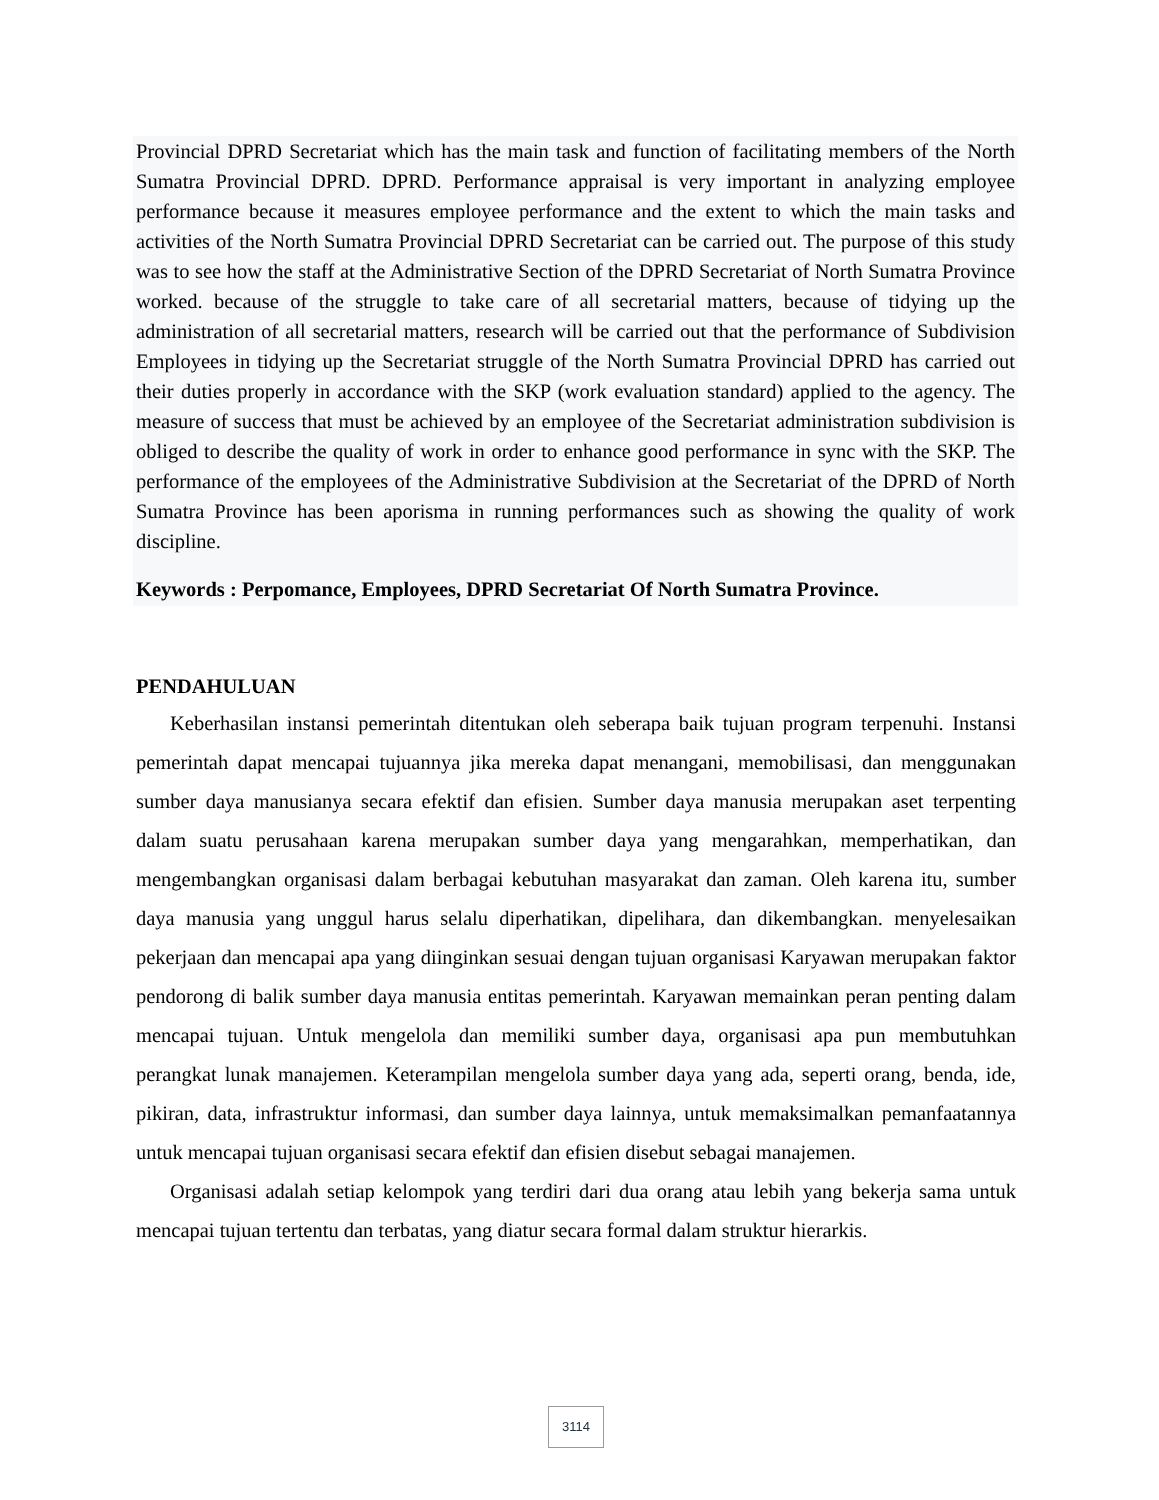Provincial DPRD Secretariat which has the main task and function of facilitating members of the North Sumatra Provincial DPRD. DPRD. Performance appraisal is very important in analyzing employee performance because it measures employee performance and the extent to which the main tasks and activities of the North Sumatra Provincial DPRD Secretariat can be carried out. The purpose of this study was to see how the staff at the Administrative Section of the DPRD Secretariat of North Sumatra Province worked. because of the struggle to take care of all secretarial matters, because of tidying up the administration of all secretarial matters, research will be carried out that the performance of Subdivision Employees in tidying up the Secretariat struggle of the North Sumatra Provincial DPRD has carried out their duties properly in accordance with the SKP (work evaluation standard) applied to the agency. The measure of success that must be achieved by an employee of the Secretariat administration subdivision is obliged to describe the quality of work in order to enhance good performance in sync with the SKP. The performance of the employees of the Administrative Subdivision at the Secretariat of the DPRD of North Sumatra Province has been aporisma in running performances such as showing the quality of work discipline.
Keywords : Perpomance, Employees, DPRD Secretariat Of North Sumatra Province.
PENDAHULUAN
Keberhasilan instansi pemerintah ditentukan oleh seberapa baik tujuan program terpenuhi. Instansi pemerintah dapat mencapai tujuannya jika mereka dapat menangani, memobilisasi, dan menggunakan sumber daya manusianya secara efektif dan efisien. Sumber daya manusia merupakan aset terpenting dalam suatu perusahaan karena merupakan sumber daya yang mengarahkan, memperhatikan, dan mengembangkan organisasi dalam berbagai kebutuhan masyarakat dan zaman. Oleh karena itu, sumber daya manusia yang unggul harus selalu diperhatikan, dipelihara, dan dikembangkan. menyelesaikan pekerjaan dan mencapai apa yang diinginkan sesuai dengan tujuan organisasi Karyawan merupakan faktor pendorong di balik sumber daya manusia entitas pemerintah. Karyawan memainkan peran penting dalam mencapai tujuan. Untuk mengelola dan memiliki sumber daya, organisasi apa pun membutuhkan perangkat lunak manajemen. Keterampilan mengelola sumber daya yang ada, seperti orang, benda, ide, pikiran, data, infrastruktur informasi, dan sumber daya lainnya, untuk memaksimalkan pemanfaatannya untuk mencapai tujuan organisasi secara efektif dan efisien disebut sebagai manajemen.
Organisasi adalah setiap kelompok yang terdiri dari dua orang atau lebih yang bekerja sama untuk mencapai tujuan tertentu dan terbatas, yang diatur secara formal dalam struktur hierarkis.
3114